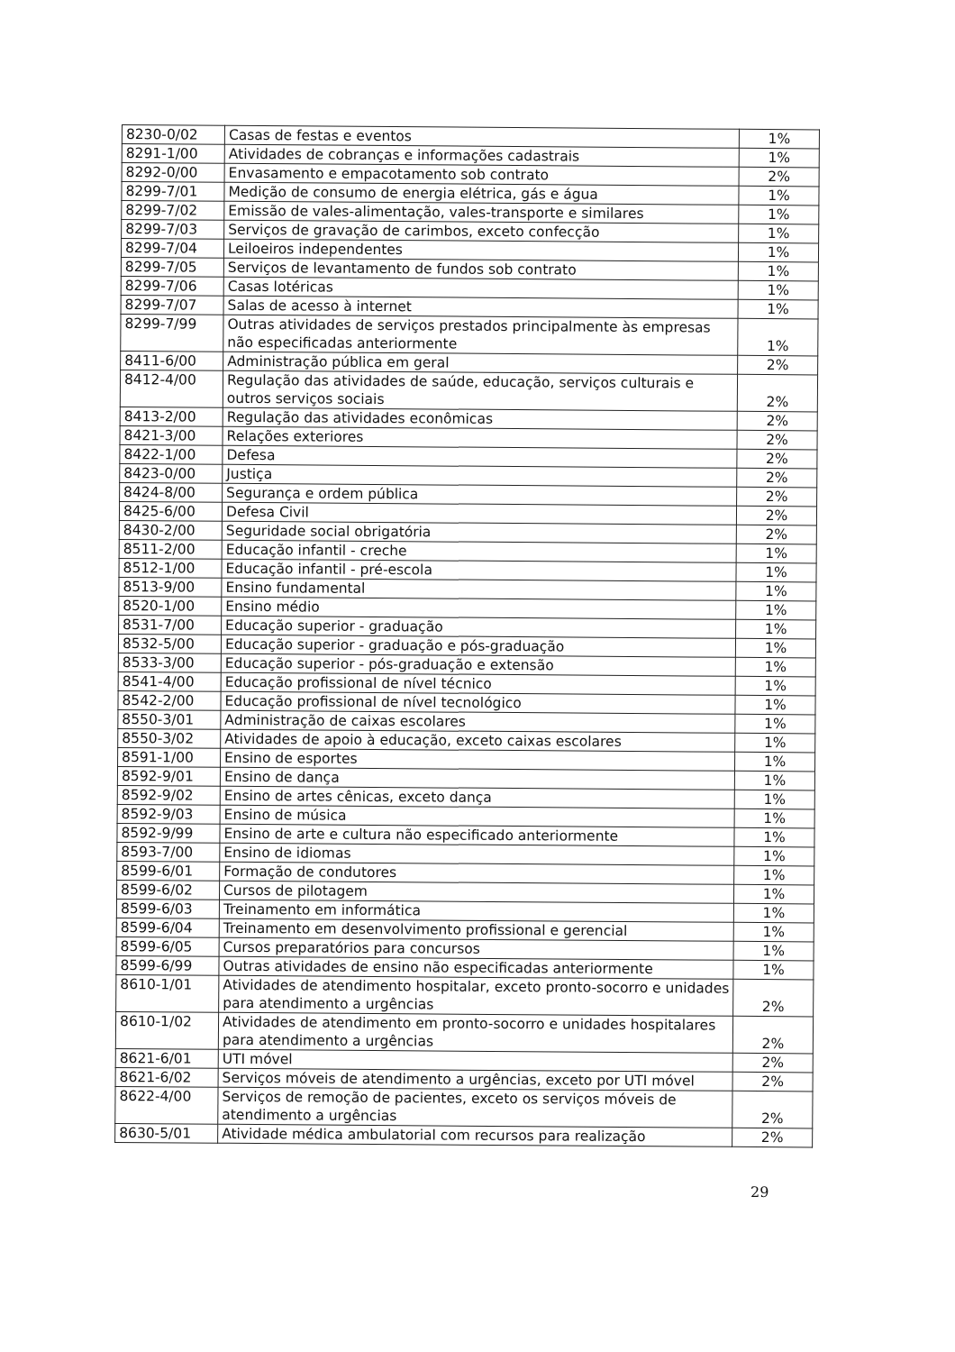| 8230-0/02 | Casas de festas e eventos | 1% |
| 8291-1/00 | Atividades de cobranças e informações cadastrais | 1% |
| 8292-0/00 | Envasamento e empacotamento sob contrato | 2% |
| 8299-7/01 | Medição de consumo de energia elétrica, gás e água | 1% |
| 8299-7/02 | Emissão de vales-alimentação, vales-transporte e similares | 1% |
| 8299-7/03 | Serviços de gravação de carimbos, exceto confecção | 1% |
| 8299-7/04 | Leiloeiros independentes | 1% |
| 8299-7/05 | Serviços de levantamento de fundos sob contrato | 1% |
| 8299-7/06 | Casas lotéricas | 1% |
| 8299-7/07 | Salas de acesso à internet | 1% |
| 8299-7/99 | Outras atividades de serviços prestados principalmente às empresas não especificadas anteriormente | 1% |
| 8411-6/00 | Administração pública em geral | 2% |
| 8412-4/00 | Regulação das atividades de saúde, educação, serviços culturais e outros serviços sociais | 2% |
| 8413-2/00 | Regulação das atividades econômicas | 2% |
| 8421-3/00 | Relações exteriores | 2% |
| 8422-1/00 | Defesa | 2% |
| 8423-0/00 | Justiça | 2% |
| 8424-8/00 | Segurança e ordem pública | 2% |
| 8425-6/00 | Defesa Civil | 2% |
| 8430-2/00 | Seguridade social obrigatória | 2% |
| 8511-2/00 | Educação infantil - creche | 1% |
| 8512-1/00 | Educação infantil - pré-escola | 1% |
| 8513-9/00 | Ensino fundamental | 1% |
| 8520-1/00 | Ensino médio | 1% |
| 8531-7/00 | Educação superior - graduação | 1% |
| 8532-5/00 | Educação superior - graduação e pós-graduação | 1% |
| 8533-3/00 | Educação superior - pós-graduação e extensão | 1% |
| 8541-4/00 | Educação profissional de nível técnico | 1% |
| 8542-2/00 | Educação profissional de nível tecnológico | 1% |
| 8550-3/01 | Administração de caixas escolares | 1% |
| 8550-3/02 | Atividades de apoio à educação, exceto caixas escolares | 1% |
| 8591-1/00 | Ensino de esportes | 1% |
| 8592-9/01 | Ensino de dança | 1% |
| 8592-9/02 | Ensino de artes cênicas, exceto dança | 1% |
| 8592-9/03 | Ensino de música | 1% |
| 8592-9/99 | Ensino de arte e cultura não especificado anteriormente | 1% |
| 8593-7/00 | Ensino de idiomas | 1% |
| 8599-6/01 | Formação de condutores | 1% |
| 8599-6/02 | Cursos de pilotagem | 1% |
| 8599-6/03 | Treinamento em informática | 1% |
| 8599-6/04 | Treinamento em desenvolvimento profissional e gerencial | 1% |
| 8599-6/05 | Cursos preparatórios para concursos | 1% |
| 8599-6/99 | Outras atividades de ensino não especificadas anteriormente | 1% |
| 8610-1/01 | Atividades de atendimento hospitalar, exceto pronto-socorro e unidades para atendimento a urgências | 2% |
| 8610-1/02 | Atividades de atendimento em pronto-socorro e unidades hospitalares para atendimento a urgências | 2% |
| 8621-6/01 | UTI móvel | 2% |
| 8621-6/02 | Serviços móveis de atendimento a urgências, exceto por UTI móvel | 2% |
| 8622-4/00 | Serviços de remoção de pacientes, exceto os serviços móveis de atendimento a urgências | 2% |
| 8630-5/01 | Atividade médica ambulatorial com recursos para realização | 2% |
29